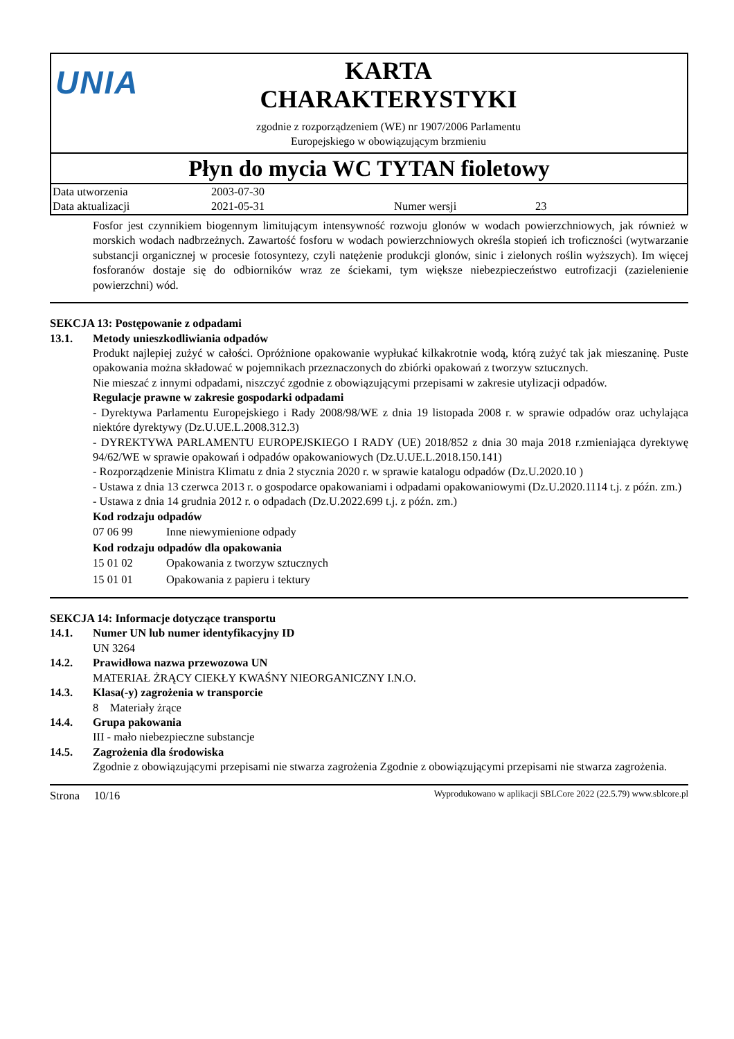UNIA
KARTA
CHARAKTERYSTYKI
zgodnie z rozporządzeniem (WE) nr 1907/2006 Parlamentu
Europejskiego w obowiązującym brzmieniu
Płyn do mycia WC TYTAN fioletowy
| Data utworzenia | 2003-07-30 | | |
| Data aktualizacji | 2021-05-31 | Numer wersji | 23 |
Fosfor jest czynnikiem biogennym limitującym intensywność rozwoju glonów w wodach powierzchniowych, jak również w morskich wodach nadbrzeżnych. Zawartość fosforu w wodach powierzchniowych określa stopień ich troficzności (wytwarzanie substancji organicznej w procesie fotosyntezy, czyli natężenie produkcji glonów, sinic i zielonych roślin wyższych). Im więcej fosforanów dostaje się do odbiorników wraz ze ściekami, tym większe niebezpieczeństwo eutrofizacji (zazielenienie powierzchni) wód.
SEKCJA 13: Postępowanie z odpadami
13.1. Metody unieszkodliwiania odpadów
Produkt najlepiej zużyć w całości. Opróżnione opakowanie wypłukać kilkakrotnie wodą, którą zużyć tak jak mieszaninę. Puste opakowania można składować w pojemnikach przeznaczonych do zbiórki opakowań z tworzyw sztucznych.
Nie mieszać z innymi odpadami, niszczyć zgodnie z obowiązującymi przepisami w zakresie utylizacji odpadów.
Regulacje prawne w zakresie gospodarki odpadami
- Dyrektywa Parlamentu Europejskiego i Rady 2008/98/WE z dnia 19 listopada 2008 r. w sprawie odpadów oraz uchylająca niektóre dyrektywy (Dz.U.UE.L.2008.312.3)
- DYREKTYWA PARLAMENTU EUROPEJSKIEGO I RADY (UE) 2018/852 z dnia 30 maja 2018 r.zmieniająca dyrektywę 94/62/WE w sprawie opakowań i odpadów opakowaniowych (Dz.U.UE.L.2018.150.141)
- Rozporządzenie Ministra Klimatu z dnia 2 stycznia 2020 r. w sprawie katalogu odpadów (Dz.U.2020.10 )
- Ustawa z dnia 13 czerwca 2013 r. o gospodarce opakowaniami i odpadami opakowaniowymi (Dz.U.2020.1114 t.j. z późn. zm.)
- Ustawa z dnia 14 grudnia 2012 r. o odpadach (Dz.U.2022.699 t.j. z późn. zm.)
Kod rodzaju odpadów
| 07 06 99 | Inne niewymienione odpady |
Kod rodzaju odpadów dla opakowania
| 15 01 02 | Opakowania z tworzyw sztucznych |
| 15 01 01 | Opakowania z papieru i tektury |
SEKCJA 14: Informacje dotyczące transportu
14.1. Numer UN lub numer identyfikacyjny ID
UN 3264
14.2. Prawidłowa nazwa przewozowa UN
MATERIAŁ ŻRĄCY CIEKŁY KWAŚNY NIEORGANICZNY I.N.O.
14.3. Klasa(-y) zagrożenia w transporcie
8 Materiały żrące
14.4. Grupa pakowania
III - mało niebezpieczne substancje
14.5. Zagrożenia dla środowiska
Zgodnie z obowiązującymi przepisami nie stwarza zagrożenia Zgodnie z obowiązującymi przepisami nie stwarza zagrożenia.
Strona 10/16 Wyprodukowano w aplikacji SBLCore 2022 (22.5.79) www.sblcore.pl